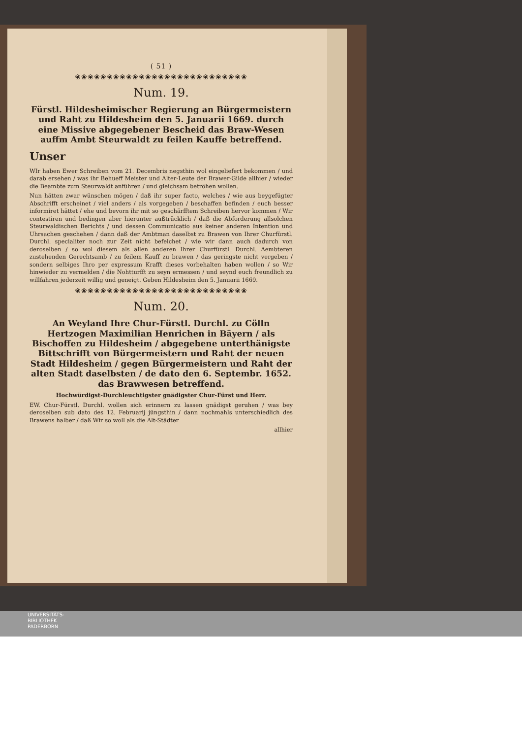( 51 )
❀❀❀❀❀❀❀❀❀❀❀❀❀❀❀❀❀❀❀❀❀❀❀❀❀❀❀
Num. 19.
Fürstl. Hildesheimischer Regierung an Bürgermeistern und Raht zu Hildesheim den 5. Januarii 1669. durch eine Missive abgegebener Bescheid das Braw-Wesen auffm Ambt Steurwaldt zu feilen Kauffe betreffend.
Unser
WIr haben Ewer Schreiben vom 21. Decembris negsthin wol eingeliefert bekommen / und darab ersehen / was ihr Behueff Meister und Alter-Leute der Brawer-Gilde allhier / wieder die Beambte zum Steurwaldt anführen / und gleichsam betröhen wollen.
Nun hätten zwar wünschen mögen / daß ihr super facto, welches / wie aus beygefügter Abschrifft erscheinet / viel anders / als vorgegeben / beschaffen befinden / euch besser informiret hättet / ehe und bevorn ihr mit so geschärfftem Schreiben hervor kommen / Wir contestiren und bedingen aber hierunter außtrücklich / daß die Abforderung allsolchen Steurwaldischen Berichts / und dessen Communicatio aus keiner anderen Intention und Uhrsachen geschehen / dann daß der Ambtman daselbst zu Brawen von Ihrer Churfürstl. Durchl. specialiter noch zur Zeit nicht befelchet / wie wir dann auch dadurch von deroselben / so wol diesem als allen anderen Ihrer Churfürstl. Durchl. Aembteren zustehenden Gerechtsamb / zu feilem Kauff zu brawen / das geringste nicht vergeben / sondern selbiges Ihro per expressum Krafft dieses vorbehalten haben wollen / so Wir hinwieder zu vermelden / die Nohtturfft zu seyn ermessen / und seynd euch freundlich zu willfahren jederzeit willig und geneigt. Geben Hildesheim den 5. Januarii 1669.
❀❀❀❀❀❀❀❀❀❀❀❀❀❀❀❀❀❀❀❀❀❀❀❀❀❀❀
Num. 20.
An Weyland Ihre Chur-Fürstl. Durchl. zu Cölln Hertzogen Maximilian Henrichen in Bäyern / als Bischoffen zu Hildesheim / abgegebene unterthänigste Bittschrifft von Bürgermeistern und Raht der neuen Stadt Hildesheim / gegen Bürgermeistern und Raht der alten Stadt daselbsten / de dato den 6. Septembr. 1652. das Brawwesen betreffend.
Hochwürdigst-Durchleuchtigster gnädigster Chur-Fürst und Herr.
EW. Chur-Fürstl. Durchl. wollen sich erinnern zu lassen gnädigst geruhen / was bey deroselben sub dato des 12. Februarij jüngsthin / dann nochmahls unterschiedlich des Brawens halber / daß Wir so woll als die Alt-Städter
allhier
UNIVERSITÄTS-
BIBLIOTHEK
PADERBORN